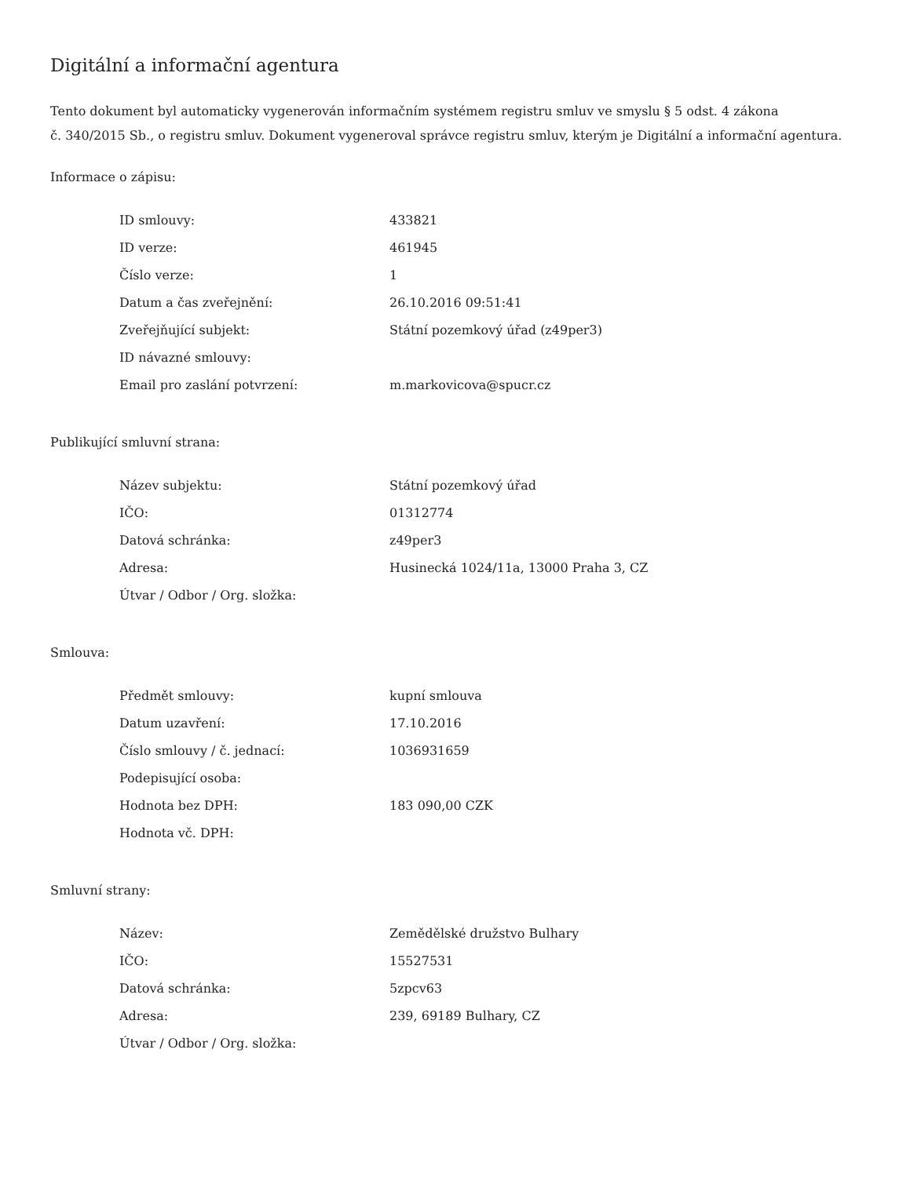Digitální a informační agentura
Tento dokument byl automaticky vygenerován informačním systémem registru smluv ve smyslu § 5 odst. 4 zákona
č. 340/2015 Sb., o registru smluv. Dokument vygeneroval správce registru smluv, kterým je Digitální a informační agentura.
Informace o zápisu:
| ID smlouvy: | 433821 |
| ID verze: | 461945 |
| Číslo verze: | 1 |
| Datum a čas zveřejnění: | 26.10.2016 09:51:41 |
| Zveřejňující subjekt: | Státní pozemkový úřad (z49per3) |
| ID návazné smlouvy: | |
| Email pro zaslání potvrzení: | m.markovicova@spucr.cz |
Publikující smluvní strana:
| Název subjektu: | Státní pozemkový úřad |
| IČO: | 01312774 |
| Datová schránka: | z49per3 |
| Adresa: | Husinecká 1024/11a, 13000 Praha 3, CZ |
| Útvar / Odbor / Org. složka: | |
Smlouva:
| Předmět smlouvy: | kupní smlouva |
| Datum uzavření: | 17.10.2016 |
| Číslo smlouvy / č. jednací: | 1036931659 |
| Podepisující osoba: | |
| Hodnota bez DPH: | 183 090,00 CZK |
| Hodnota vč. DPH: | |
Smluvní strany:
| Název: | Zemědělské družstvo Bulhary |
| IČO: | 15527531 |
| Datová schránka: | 5zpcv63 |
| Adresa: | 239, 69189 Bulhary, CZ |
| Útvar / Odbor / Org. složka: | |